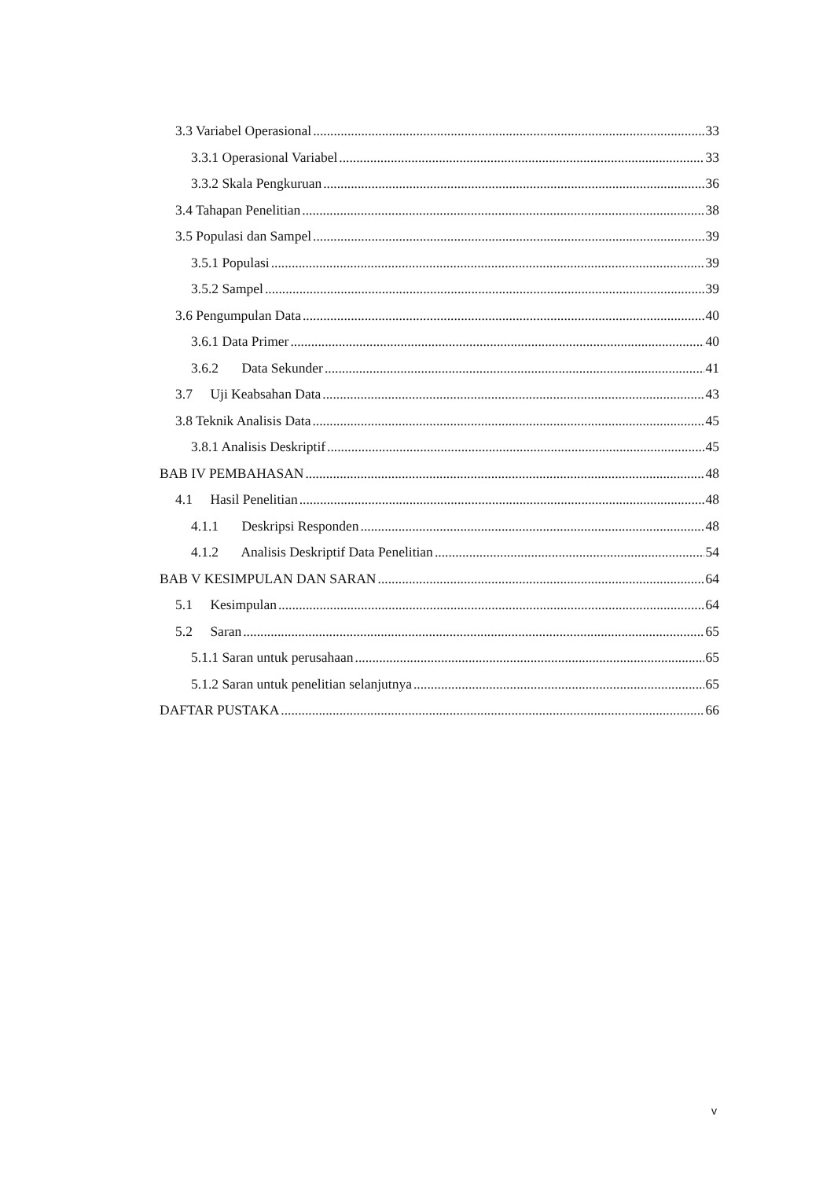3.3 Variabel Operasional 33
3.3.1 Operasional Variabel 33
3.3.2 Skala Pengkuruan 36
3.4 Tahapan Penelitian 38
3.5 Populasi dan Sampel 39
3.5.1 Populasi 39
3.5.2 Sampel 39
3.6 Pengumpulan Data 40
3.6.1 Data Primer 40
3.6.2 Data Sekunder 41
3.7 Uji Keabsahan Data 43
3.8 Teknik Analisis Data 45
3.8.1 Analisis Deskriptif 45
BAB IV PEMBAHASAN 48
4.1 Hasil Penelitian 48
4.1.1 Deskripsi Responden 48
4.1.2 Analisis Deskriptif Data Penelitian 54
BAB V KESIMPULAN DAN SARAN 64
5.1 Kesimpulan 64
5.2 Saran 65
5.1.1 Saran untuk perusahaan 65
5.1.2 Saran untuk penelitian selanjutnya 65
DAFTAR PUSTAKA 66
v